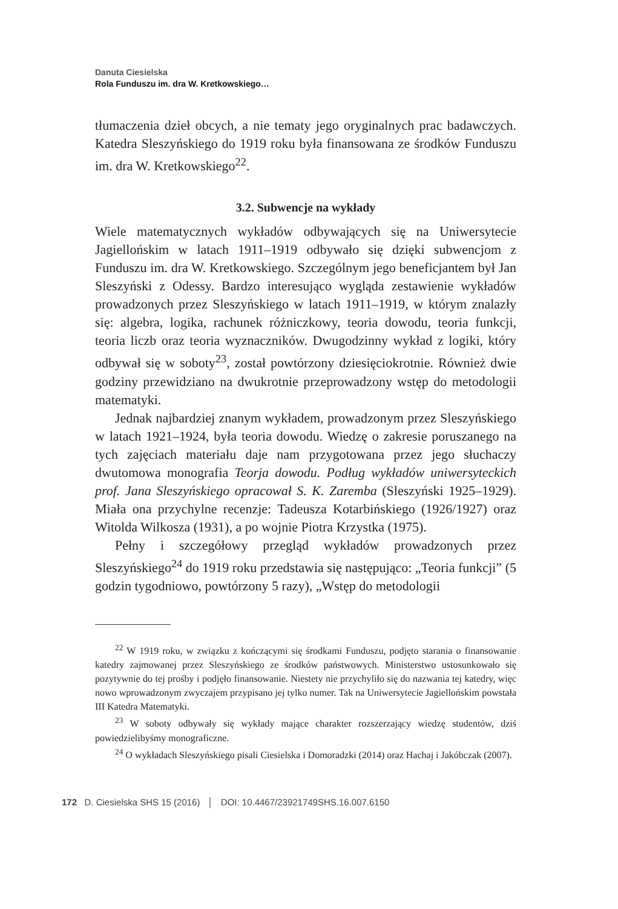Danuta Ciesielska
Rola Funduszu im. dra W. Kretkowskiego…
tłumaczenia dzieł obcych, a nie tematy jego oryginalnych prac badawczych. Katedra Sleszyńskiego do 1919 roku była finansowana ze środków Funduszu im. dra W. Kretkowskiego<sup>22</sup>.
3.2. Subwencje na wykłady
Wiele matematycznych wykładów odbywających się na Uniwersytecie Jagiellońskim w latach 1911–1919 odbywało się dzięki subwencjom z Funduszu im. dra W. Kretkowskiego. Szczególnym jego beneficjantem był Jan Sleszyński z Odessy. Bardzo interesująco wygląda zestawienie wykładów prowadzonych przez Sleszyńskiego w latach 1911–1919, w którym znalazły się: algebra, logika, rachunek różniczkowy, teoria dowodu, teoria funkcji, teoria liczb oraz teoria wyznaczników. Dwugodzinny wykład z logiki, który odbywał się w soboty<sup>23</sup>, został powtórzony dziesięciokrotnie. Również dwie godziny przewidziano na dwukrotnie przeprowadzony wstęp do metodologii matematyki.
Jednak najbardziej znanym wykładem, prowadzonym przez Sleszyńskiego w latach 1921–1924, była teoria dowodu. Wiedzę o zakresie poruszanego na tych zajęciach materiału daje nam przygotowana przez jego słuchaczy dwutomowa monografia Teorja dowodu. Podług wykładów uniwersyteckich prof. Jana Sleszyńskiego opracował S. K. Zaremba (Sleszyński 1925–1929). Miała ona przychylne recenzje: Tadeusza Kotarbińskiego (1926/1927) oraz Witolda Wilkosza (1931), a po wojnie Piotra Krzystka (1975).
Pełny i szczegółowy przegląd wykładów prowadzonych przez Sleszyńskiego<sup>24</sup> do 1919 roku przedstawia się następująco: „Teoria funkcji” (5 godzin tygodniowo, powtórzony 5 razy), „Wstęp do metodologii
<sup>22</sup> W 1919 roku, w związku z kończącymi się środkami Funduszu, podjęto starania o finansowanie katedry zajmowanej przez Sleszyńskiego ze środków państwowych. Ministerstwo ustosunkowało się pozytywnie do tej prośby i podjęło finansowanie. Niestety nie przychyliło się do nazwania tej katedry, więc nowo wprowadzonym zwyczajem przypisano jej tylko numer. Tak na Uniwersytecie Jagiellońskim powstała III Katedra Matematyki.
<sup>23</sup> W soboty odbywały się wykłady mające charakter rozszerzający wiedzę studentów, dziś powiedzielibyśmy monograficzne.
<sup>24</sup> O wykładach Sleszyńskiego pisali Ciesielska i Domoradzki (2014) oraz Hachaj i Jakóbczak (2007).
172 D. Ciesielska SHS 15 (2016) │ DOI: 10.4467/23921749SHS.16.007.6150